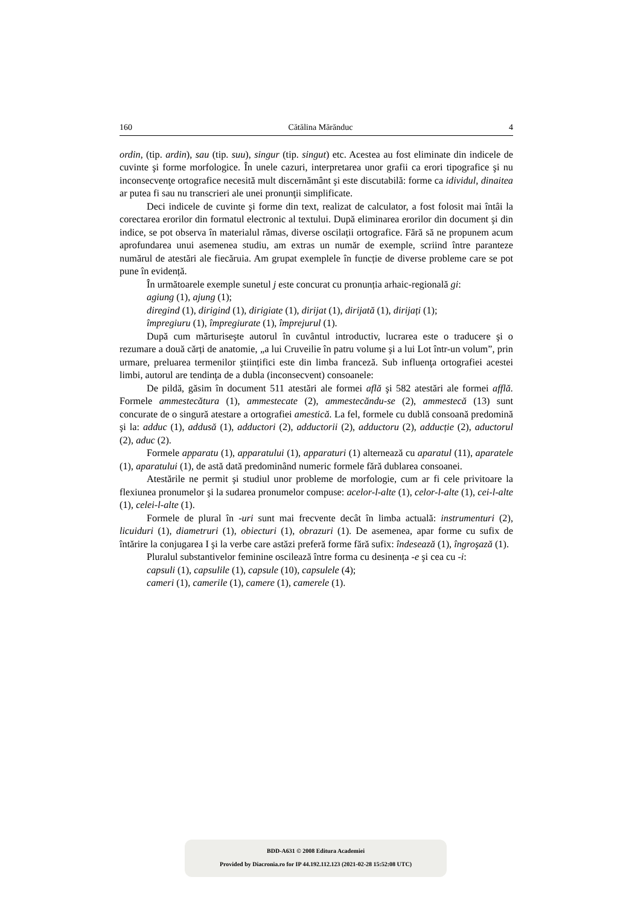160 Cătălina Mărănduc 4
ordin, (tip. ardin), sau (tip. suu), singur (tip. singut) etc. Acestea au fost eliminate din indicele de cuvinte şi forme morfologice. În unele cazuri, interpretarea unor grafii ca erori tipografice şi nu inconsecvenţe ortografice necesită mult discernământ şi este discutabilă: forme ca idividul, dinaitea ar putea fi sau nu transcrieri ale unei pronunţii simplificate.
Deci indicele de cuvinte şi forme din text, realizat de calculator, a fost folosit mai întâi la corectarea erorilor din formatul electronic al textului. După eliminarea erorilor din document şi din indice, se pot observa în materialul rămas, diverse oscilații ortografice. Fără să ne propunem acum aprofundarea unui asemenea studiu, am extras un număr de exemple, scriind între paranteze numărul de atestări ale fiecăruia. Am grupat exemplele în funcție de diverse probleme care se pot pune în evidență.
În următoarele exemple sunetul j este concurat cu pronunția arhaic-regională gi:
agiung (1), ajung (1);
diregind (1), dirigind (1), dirigiate (1), dirijat (1), dirijată (1), dirijați (1);
împregiuru (1), împregiurate (1), împrejurul (1).
După cum mărturiseşte autorul în cuvântul introductiv, lucrarea este o traducere şi o rezumare a două cărți de anatomie, „a lui Cruveilie în patru volume şi a lui Lot într-un volum”, prin urmare, preluarea termenilor ştiințifici este din limba franceză. Sub influenţa ortografiei acestei limbi, autorul are tendinţa de a dubla (inconsecvent) consoanele:
De pildă, găsim în document 511 atestări ale formei află şi 582 atestări ale formei afflă. Formele ammestecătura (1), ammestecate (2), ammestecăndu-se (2), ammestecă (13) sunt concurate de o singură atestare a ortografiei amestică. La fel, formele cu dublă consoană predomină şi la: adduc (1), addusă (1), adductori (2), adductorii (2), adductoru (2), adducție (2), aductorul (2), aduc (2).
Formele apparatu (1), apparatului (1), apparaturi (1) alternează cu aparatul (11), aparatele (1), aparatului (1), de astă dată predominând numeric formele fără dublarea consoanei.
Atestările ne permit şi studiul unor probleme de morfologie, cum ar fi cele privitoare la flexiunea pronumelor şi la sudarea pronumelor compuse: acelor-l-alte (1), celor-l-alte (1), cei-l-alte (1), celei-l-alte (1).
Formele de plural în -uri sunt mai frecvente decât în limba actuală: instrumenturi (2), licuiduri (1), diametruri (1), obiecturi (1), obrazuri (1). De asemenea, apar forme cu sufix de întărire la conjugarea I şi la verbe care astăzi preferă forme fără sufix: îndesează (1), îngroşază (1).
Pluralul substantivelor feminine oscilează între forma cu desinența -e şi cea cu -i:
capsuli (1), capsulile (1), capsule (10), capsulele (4);
cameri (1), camerile (1), camere (1), camerele (1).
BDD-A631 © 2008 Editura Academiei
Provided by Diacronia.ro for IP 44.192.112.123 (2021-02-28 15:52:08 UTC)